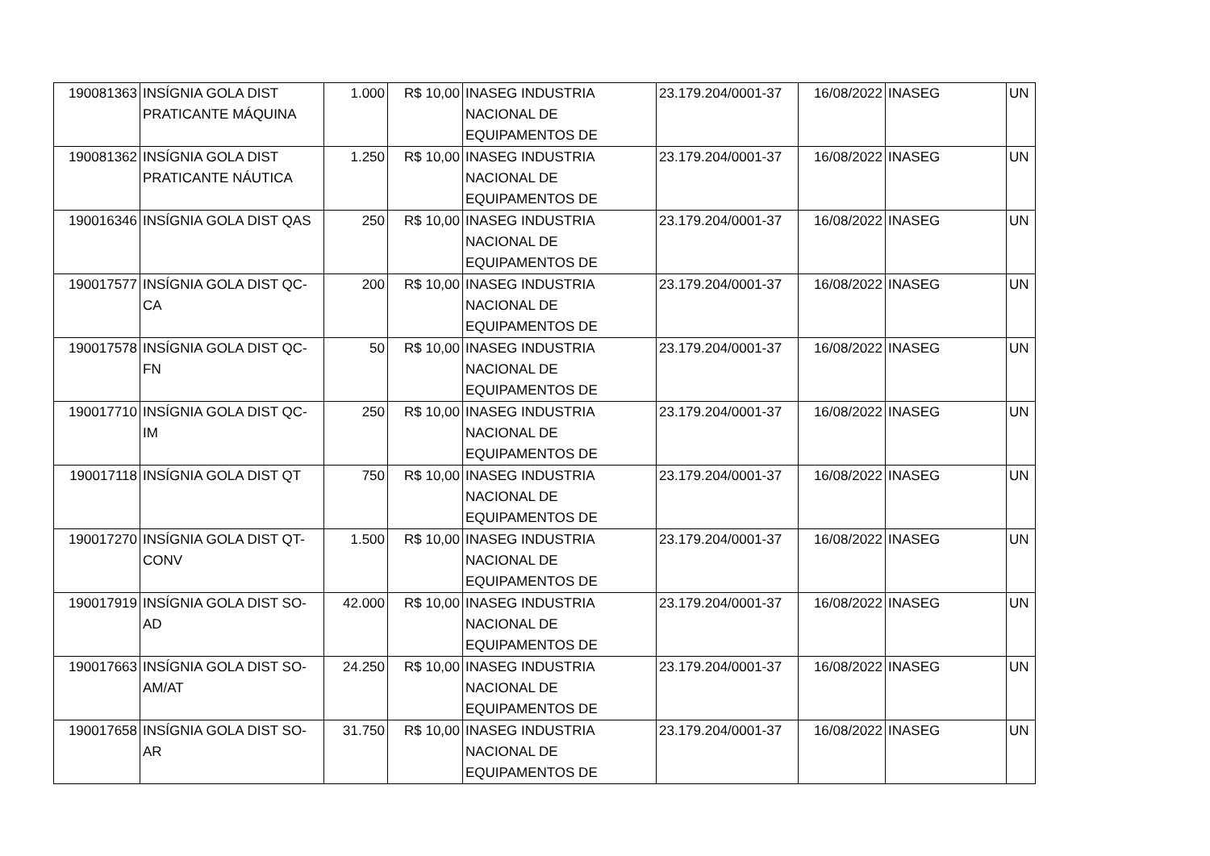| 190081363 | INSÍGNIA GOLA DIST PRATICANTE MÁQUINA | 1.000 | R$ 10,00 | INASEG INDUSTRIA NACIONAL DE EQUIPAMENTOS DE | 23.179.204/0001-37 | 16/08/2022 | INASEG | UN |
| 190081362 | INSÍGNIA GOLA DIST PRATICANTE NÁUTICA | 1.250 | R$ 10,00 | INASEG INDUSTRIA NACIONAL DE EQUIPAMENTOS DE | 23.179.204/0001-37 | 16/08/2022 | INASEG | UN |
| 190016346 | INSÍGNIA GOLA DIST QAS | 250 | R$ 10,00 | INASEG INDUSTRIA NACIONAL DE EQUIPAMENTOS DE | 23.179.204/0001-37 | 16/08/2022 | INASEG | UN |
| 190017577 | INSÍGNIA GOLA DIST QC-CA | 200 | R$ 10,00 | INASEG INDUSTRIA NACIONAL DE EQUIPAMENTOS DE | 23.179.204/0001-37 | 16/08/2022 | INASEG | UN |
| 190017578 | INSÍGNIA GOLA DIST QC-FN | 50 | R$ 10,00 | INASEG INDUSTRIA NACIONAL DE EQUIPAMENTOS DE | 23.179.204/0001-37 | 16/08/2022 | INASEG | UN |
| 190017710 | INSÍGNIA GOLA DIST QC-IM | 250 | R$ 10,00 | INASEG INDUSTRIA NACIONAL DE EQUIPAMENTOS DE | 23.179.204/0001-37 | 16/08/2022 | INASEG | UN |
| 190017118 | INSÍGNIA GOLA DIST QT | 750 | R$ 10,00 | INASEG INDUSTRIA NACIONAL DE EQUIPAMENTOS DE | 23.179.204/0001-37 | 16/08/2022 | INASEG | UN |
| 190017270 | INSÍGNIA GOLA DIST QT-CONV | 1.500 | R$ 10,00 | INASEG INDUSTRIA NACIONAL DE EQUIPAMENTOS DE | 23.179.204/0001-37 | 16/08/2022 | INASEG | UN |
| 190017919 | INSÍGNIA GOLA DIST SO-AD | 42.000 | R$ 10,00 | INASEG INDUSTRIA NACIONAL DE EQUIPAMENTOS DE | 23.179.204/0001-37 | 16/08/2022 | INASEG | UN |
| 190017663 | INSÍGNIA GOLA DIST SO-AM/AT | 24.250 | R$ 10,00 | INASEG INDUSTRIA NACIONAL DE EQUIPAMENTOS DE | 23.179.204/0001-37 | 16/08/2022 | INASEG | UN |
| 190017658 | INSÍGNIA GOLA DIST SO-AR | 31.750 | R$ 10,00 | INASEG INDUSTRIA NACIONAL DE EQUIPAMENTOS DE | 23.179.204/0001-37 | 16/08/2022 | INASEG | UN |